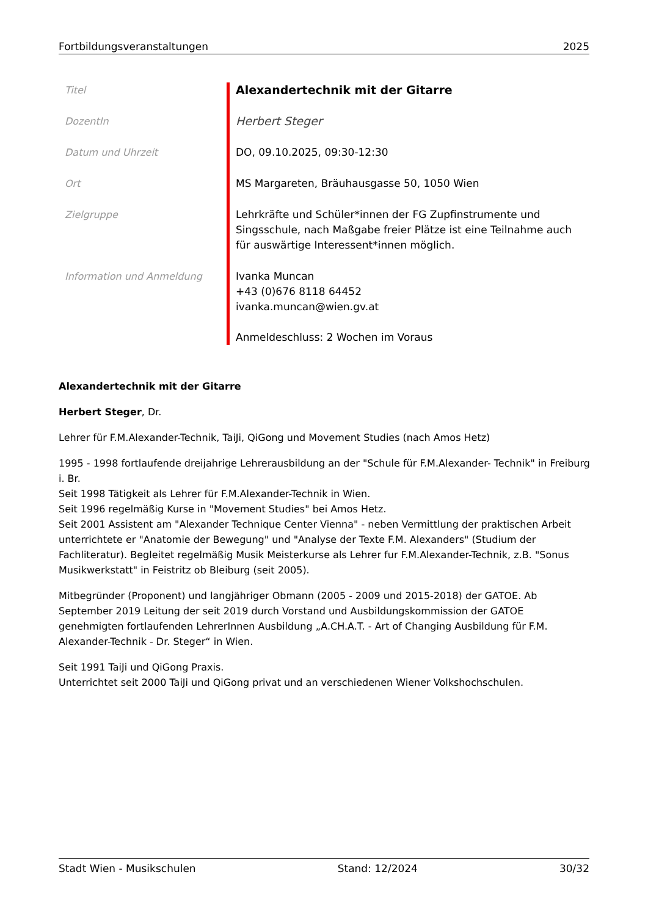Fortbildungsveranstaltungen 2025
| Titel | Alexandertechnik mit der Gitarre |
| DozentIn | Herbert Steger |
| Datum und Uhrzeit | DO, 09.10.2025, 09:30-12:30 |
| Ort | MS Margareten, Bräuhausgasse 50, 1050 Wien |
| Zielgruppe | Lehrkräfte und Schüler*innen der FG Zupfinstrumente und Singsschule, nach Maßgabe freier Plätze ist eine Teilnahme auch für auswärtige Interessent*innen möglich. |
| Information und Anmeldung | Ivanka Muncan +43 (0)676 8118 64452 ivanka.muncan@wien.gv.at Anmeldeschluss: 2 Wochen im Voraus |
Alexandertechnik mit der Gitarre
Herbert Steger, Dr.
Lehrer für F.M.Alexander-Technik, TaiJi, QiGong und Movement Studies (nach Amos Hetz)
1995 - 1998 fortlaufende dreijahrige Lehrerausbildung an der "Schule für F.M.Alexander- Technik" in Freiburg i. Br.
Seit 1998 Tätigkeit als Lehrer für F.M.Alexander-Technik in Wien.
Seit 1996 regelmäßig Kurse in "Movement Studies" bei Amos Hetz.
Seit 2001 Assistent am "Alexander Technique Center Vienna" - neben Vermittlung der praktischen Arbeit unterrichtete er "Anatomie der Bewegung" und "Analyse der Texte F.M. Alexanders" (Studium der Fachliteratur). Begleitet regelmäßig Musik Meisterkurse als Lehrer fur F.M.Alexander-Technik, z.B. "Sonus Musikwerkstatt" in Feistritz ob Bleiburg (seit 2005).
Mitbegründer (Proponent) und langjähriger Obmann (2005 - 2009 und 2015-2018) der GATOE. Ab September 2019 Leitung der seit 2019 durch Vorstand und Ausbildungskommission der GATOE genehmigten fortlaufenden LehrerInnen Ausbildung „A.CH.A.T. - Art of Changing Ausbildung für F.M. Alexander-Technik - Dr. Steger“ in Wien.
Seit 1991 TaiJi und QiGong Praxis.
Unterrichtet seit 2000 TaiJi und QiGong privat und an verschiedenen Wiener Volkshochschulen.
Stadt Wien - Musikschulen Stand: 12/2024 30/32